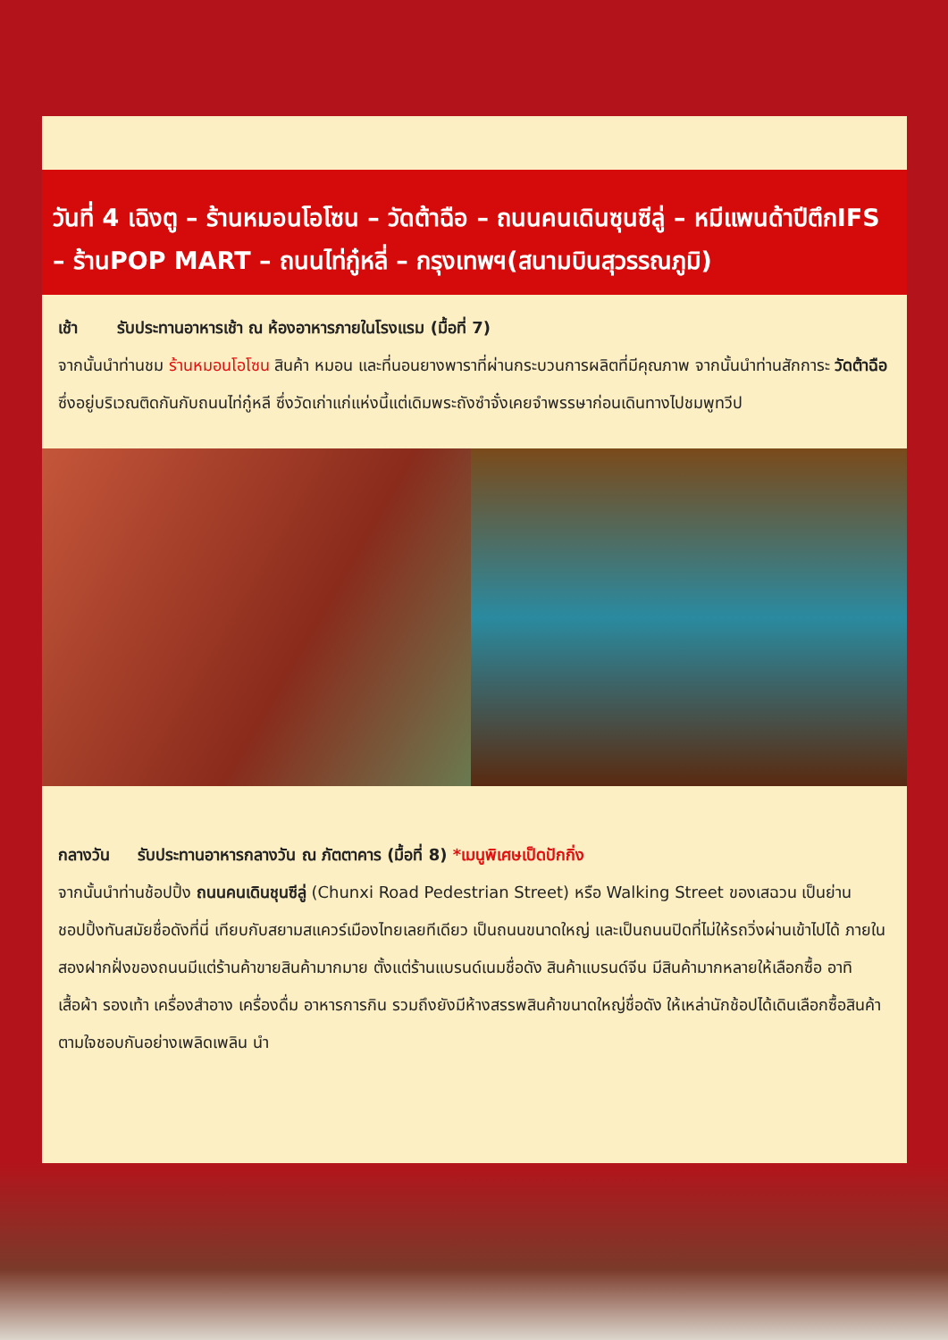วันที่ 4 เฉิงตู – ร้านหมอนโอโซน – วัดต้าฉือ – ถนนคนเดินซุนซีลู่ – หมีแพนด้าปีตึกIFS – ร้านPOP MART – ถนนไท่กู๋หลี่ – กรุงเทพฯ(สนามบินสุวรรณภูมิ)
เช้า รับประทานอาหารเช้า ณ ห้องอาหารภายในโรงแรม (มื้อที่ 7)
จากนั้นนำท่านชม ร้านหมอนโอโซน สินค้า หมอน และที่นอนยางพาราที่ผ่านกระบวนการผลิตที่มีคุณภาพ จากนั้นนำท่านสักการะ วัดต้าฉือ ซึ่งอยู่บริเวณติดกันกับถนนไท่กู๋หลี ซึ่งวัดเก่าแก่แห่งนี้แต่เดิมพระถังซำจั๋งเคยจำพรรษาก่อนเดินทางไปชมพูทวีป
กลางวัน รับประทานอาหารกลางวัน ณ ภัตตาคาร (มื้อที่ 8) *เมนูพิเศษเป็ดปักกิ่ง
จากนั้นนำท่านช้อปปิ้ง ถนนคนเดินชุนซีลู่ (Chunxi Road Pedestrian Street) หรือ Walking Street ของเสฉวน เป็นย่านชอปปิ้งทันสมัยชื่อดังที่นี่ เทียบกับสยามสแควร์เมืองไทยเลยทีเดียว เป็นถนนขนาดใหญ่ และเป็นถนนปิดที่ไม่ให้รถวิ่งผ่านเข้าไปได้ ภายในสองฝากฝั่งของถนนมีแต่ร้านค้าขายสินค้ามากมาย ตั้งแต่ร้านแบรนด์เนมชื่อดัง สินค้าแบรนด์จีน มีสินค้ามากหลายให้เลือกซื้อ อาทิ เสื้อผ้า รองเท้า เครื่องสำอาง เครื่องดื่ม อาหารการกิน รวมถึงยังมีห้างสรรพสินค้าขนาดใหญ่ชื่อดัง ให้เหล่านักช้อปได้เดินเลือกซื้อสินค้าตามใจชอบกันอย่างเพลิดเพลิน นำ